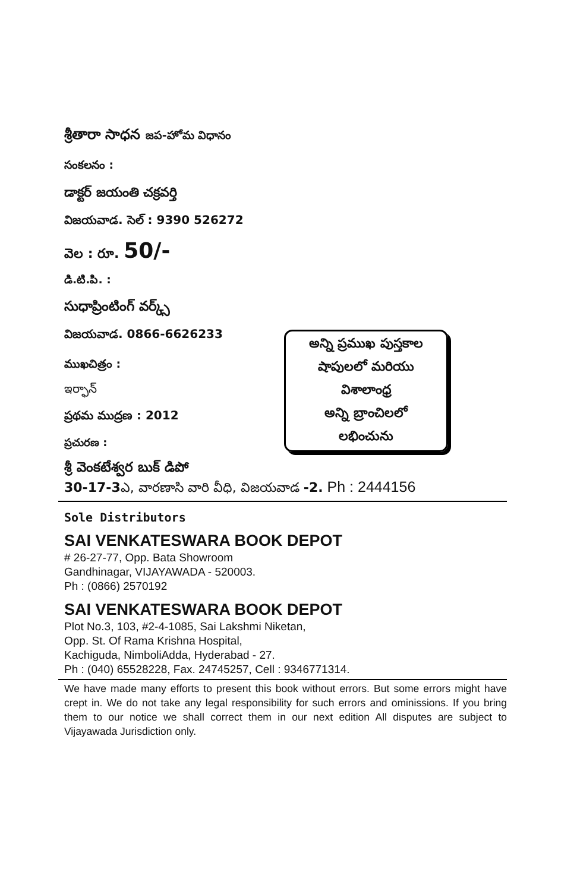శ్రీతారా సాధన జప-హోమ విధానం
సంకలనం :
డాక్టర్ జయంతి చక్రవర్తి
విజయవాడ. సెల్ : 9390 526272
వెల : రూ. 50/-
డి.టి.పి. :
సుధాప్రింటింగ్ వర్క్స్
విజయవాడ. 0866-6626233
ముఖచిత్రం :
ఇర్ఫాన్
ప్రథమ ముద్రణ : 2012
ప్రచురణ :
అన్ని ప్రముఖ పుస్తకాల
షాపులలో మరియు
విశాలాంధ్ర
అన్ని బ్రాంచిలలో
లభించును
శ్రీ వెంకటేశ్వర బుక్ డిపో
30-17-3ఎ, వారణాసి వారి వీధి, విజయవాడ -2. Ph : 2444156
Sole Distributors
SAI VENKATESWARA BOOK DEPOT
# 26-27-77, Opp. Bata Showroom
Gandhinagar, VIJAYAWADA - 520003.
Ph : (0866) 2570192
SAI VENKATESWARA BOOK DEPOT
Plot No.3, 103, #2-4-1085, Sai Lakshmi Niketan,
Opp. St. Of Rama Krishna Hospital,
Kachiguda, NimboliAdda, Hyderabad - 27.
Ph : (040) 65528228, Fax. 24745257, Cell : 9346771314.
We have made many efforts to present this book without errors. But some errors might have crept in. We do not take any legal responsibility for such errors and ominissions. If you bring them to our notice we shall correct them in our next edition All disputes are subject to Vijayawada Jurisdiction only.